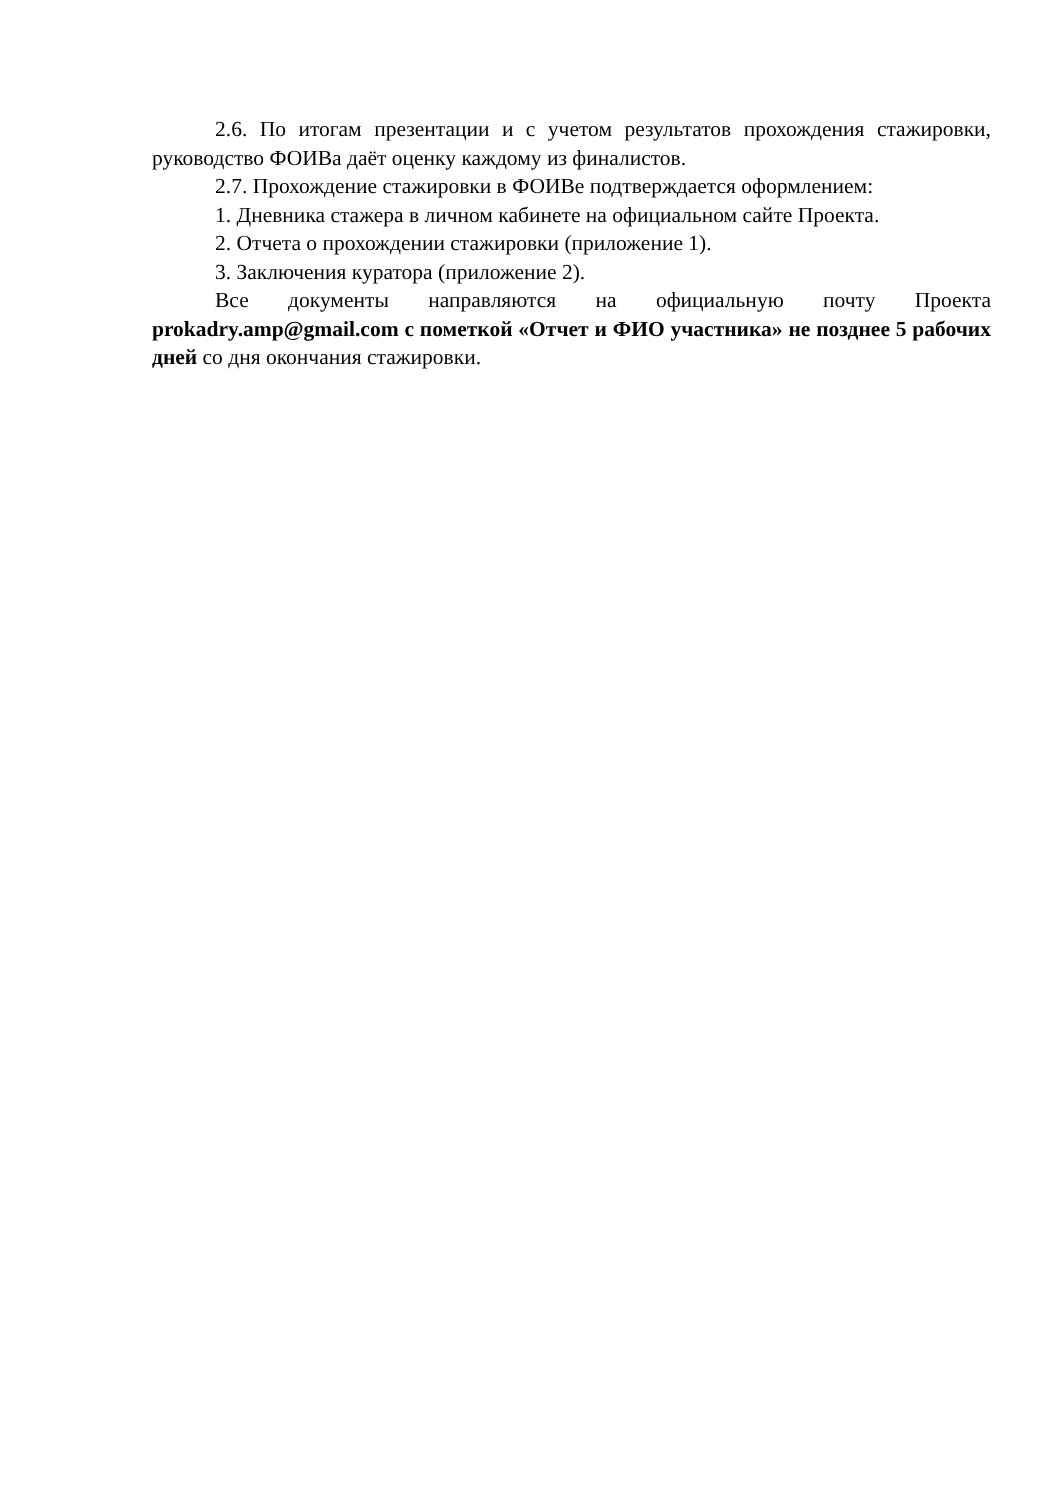2.6. По итогам презентации и с учетом результатов прохождения стажировки, руководство ФОИВа даёт оценку каждому из финалистов.
2.7. Прохождение стажировки в ФОИВе подтверждается оформлением:
1. Дневника стажера в личном кабинете на официальном сайте Проекта.
2. Отчета о прохождении стажировки (приложение 1).
3. Заключения куратора (приложение 2).
Все документы направляются на официальную почту Проекта prokadry.amp@gmail.com с пометкой «Отчет и ФИО участника» не позднее 5 рабочих дней со дня окончания стажировки.